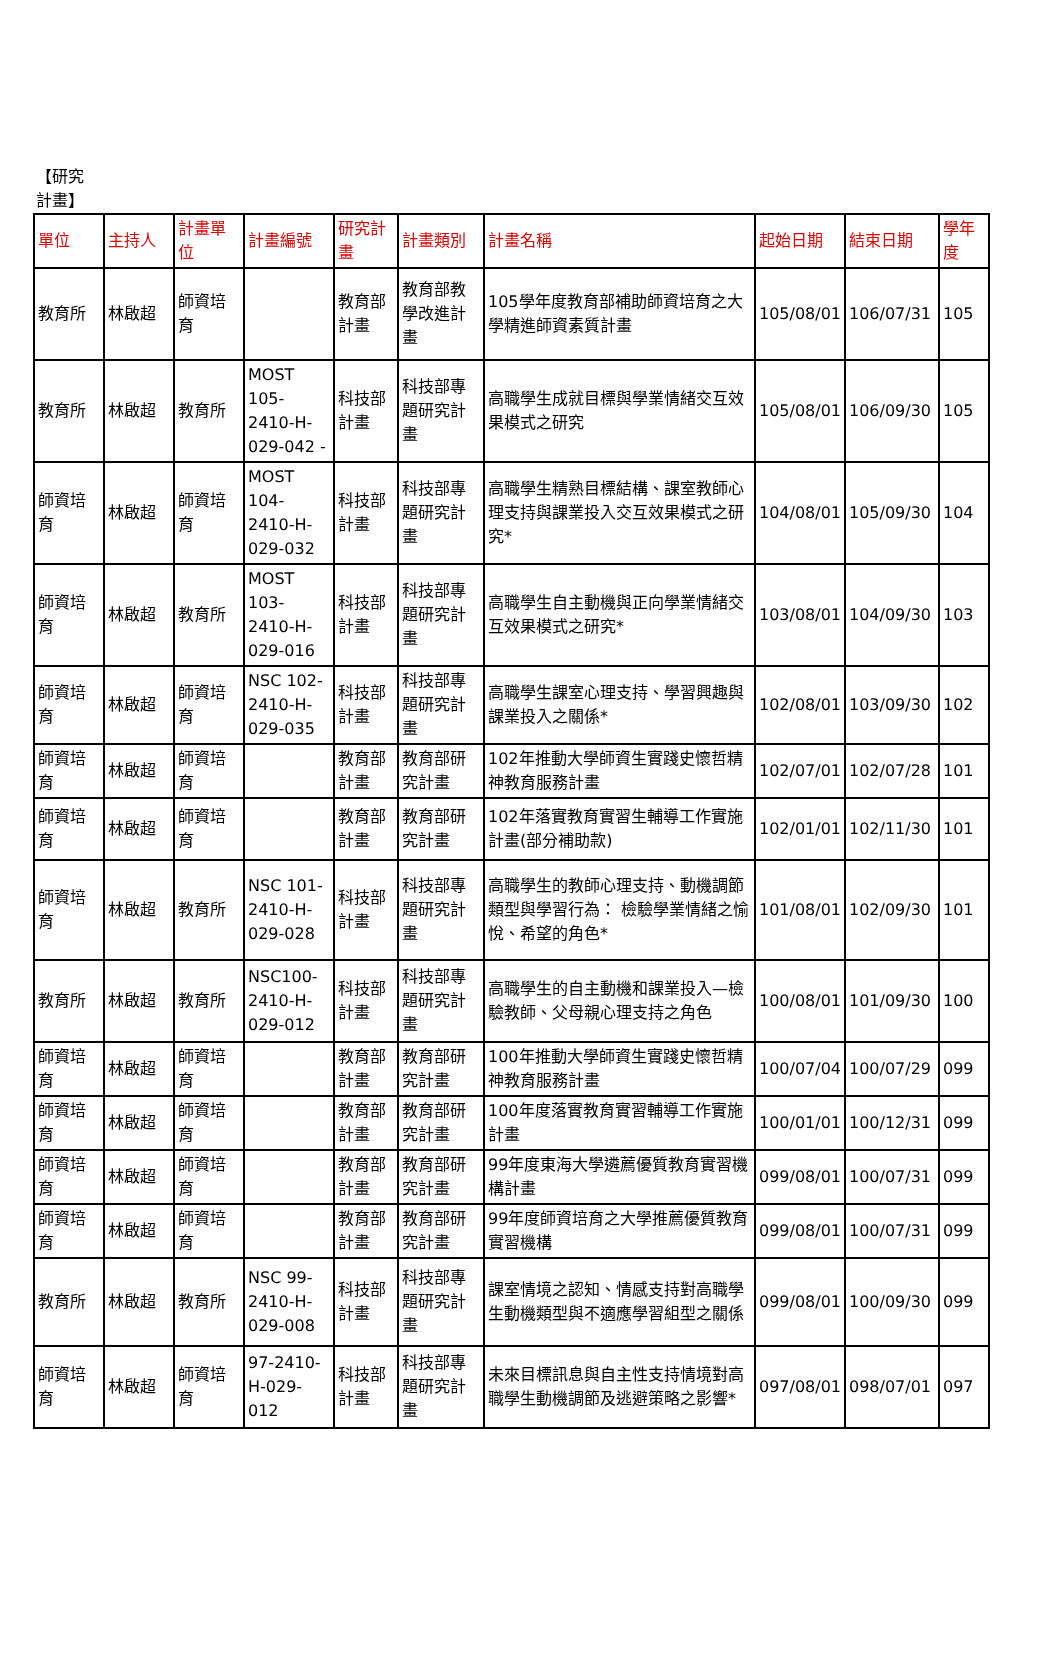【研究計畫】
| 單位 | 主持人 | 計畫單位 | 計畫編號 | 研究計畫 | 計畫類別 | 計畫名稱 | 起始日期 | 結束日期 | 學年度 |
| --- | --- | --- | --- | --- | --- | --- | --- | --- | --- |
| 教育所 | 林啟超 | 師資培育 | | 教育部計畫 | 教育部教學改進計畫 | 105學年度教育部補助師資培育之大學精進師資素質計畫 | 105/08/01 | 106/07/31 | 105 |
| 教育所 | 林啟超 | 教育所 | MOST 105-2410-H-029-042 - | 科技部計畫 | 科技部專題研究計畫 | 高職學生成就目標與學業情緒交互效果模式之研究 | 105/08/01 | 106/09/30 | 105 |
| 師資培育 | 林啟超 | 師資培育 | MOST 104-2410-H-029-032 | 科技部計畫 | 科技部專題研究計畫 | 高職學生精熟目標結構、課室教師心理支持與課業投入交互效果模式之研究* | 104/08/01 | 105/09/30 | 104 |
| 師資培育 | 林啟超 | 教育所 | MOST 103-2410-H-029-016 | 科技部計畫 | 科技部專題研究計畫 | 高職學生自主動機與正向學業情緒交互效果模式之研究* | 103/08/01 | 104/09/30 | 103 |
| 師資培育 | 林啟超 | 師資培育 | NSC 102-2410-H-029-035 | 科技部計畫 | 科技部專題研究計畫 | 高職學生課室心理支持、學習興趣與課業投入之關係* | 102/08/01 | 103/09/30 | 102 |
| 師資培育 | 林啟超 | 師資培育 | | 教育部計畫 | 教育部研究計畫 | 102年推動大學師資生實踐史懷哲精神教育服務計畫 | 102/07/01 | 102/07/28 | 101 |
| 師資培育 | 林啟超 | 師資培育 | | 教育部計畫 | 教育部研究計畫 | 102年落實教育實習生輔導工作實施計畫(部分補助款) | 102/01/01 | 102/11/30 | 101 |
| 師資培育 | 林啟超 | 教育所 | NSC 101-2410-H-029-028 | 科技部計畫 | 科技部專題研究計畫 | 高職學生的教師心理支持、動機調節類型與學習行為： 檢驗學業情緒之愉悅、希望的角色* | 101/08/01 | 102/09/30 | 101 |
| 教育所 | 林啟超 | 教育所 | NSC100-2410-H-029-012 | 科技部計畫 | 科技部專題研究計畫 | 高職學生的自主動機和課業投入—檢驗教師、父母親心理支持之角色 | 100/08/01 | 101/09/30 | 100 |
| 師資培育 | 林啟超 | 師資培育 | | 教育部計畫 | 教育部研究計畫 | 100年推動大學師資生實踐史懷哲精神教育服務計畫 | 100/07/04 | 100/07/29 | 099 |
| 師資培育 | 林啟超 | 師資培育 | | 教育部計畫 | 教育部研究計畫 | 100年度落實教育實習輔導工作實施計畫 | 100/01/01 | 100/12/31 | 099 |
| 師資培育 | 林啟超 | 師資培育 | | 教育部計畫 | 教育部研究計畫 | 99年度東海大學遴薦優質教育實習機構計畫 | 099/08/01 | 100/07/31 | 099 |
| 師資培育 | 林啟超 | 師資培育 | | 教育部計畫 | 教育部研究計畫 | 99年度師資培育之大學推薦優質教育實習機構 | 099/08/01 | 100/07/31 | 099 |
| 教育所 | 林啟超 | 教育所 | NSC 99-2410-H-029-008 | 科技部計畫 | 科技部專題研究計畫 | 課室情境之認知、情感支持對高職學生動機類型與不適應學習組型之關係 | 099/08/01 | 100/09/30 | 099 |
| 師資培育 | 林啟超 | 師資培育 | 97-2410-H-029-012 | 科技部計畫 | 科技部專題研究計畫 | 未來目標訊息與自主性支持情境對高職學生動機調節及逃避策略之影響* | 097/08/01 | 098/07/01 | 097 |